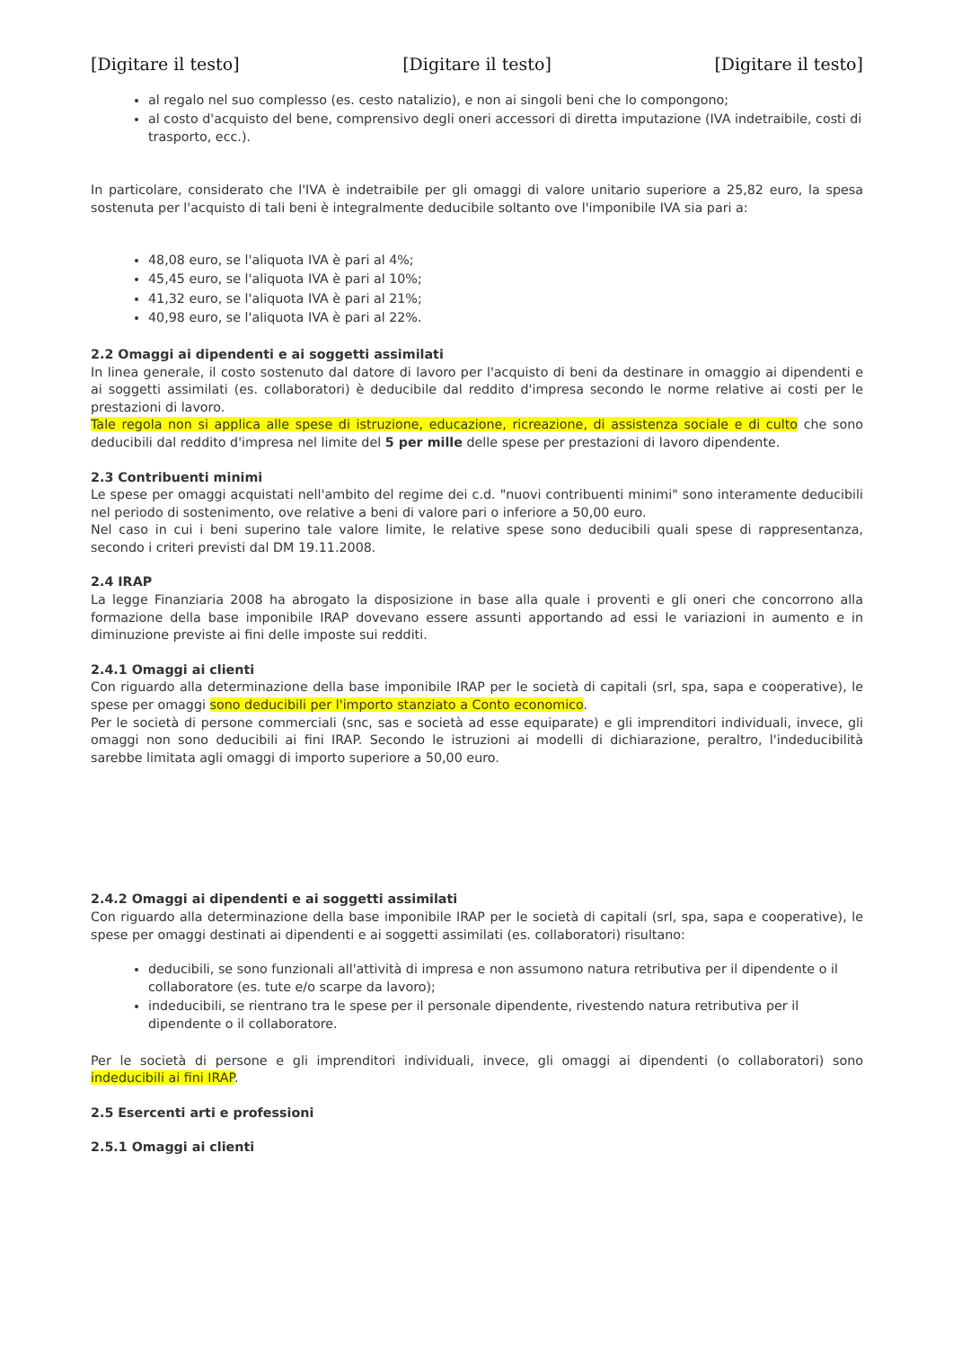[Digitare il testo] [Digitare il testo] [Digitare il testo]
al regalo nel suo complesso (es. cesto natalizio), e non ai singoli beni che lo compongono;
al costo d'acquisto del bene, comprensivo degli oneri accessori di diretta imputazione (IVA indetraibile, costi di trasporto, ecc.).
In particolare, considerato che l'IVA è indetraibile per gli omaggi di valore unitario superiore a 25,82 euro, la spesa sostenuta per l'acquisto di tali beni è integralmente deducibile soltanto ove l'imponibile IVA sia pari a:
48,08 euro, se l'aliquota IVA è pari al 4%;
45,45 euro, se l'aliquota IVA è pari al 10%;
41,32 euro, se l'aliquota IVA è pari al 21%;
40,98 euro, se l'aliquota IVA è pari al 22%.
2.2 Omaggi ai dipendenti e ai soggetti assimilati
In linea generale, il costo sostenuto dal datore di lavoro per l'acquisto di beni da destinare in omaggio ai dipendenti e ai soggetti assimilati (es. collaboratori) è deducibile dal reddito d'impresa secondo le norme relative ai costi per le prestazioni di lavoro.
Tale regola non si applica alle spese di istruzione, educazione, ricreazione, di assistenza sociale e di culto che sono deducibili dal reddito d'impresa nel limite del 5 per mille delle spese per prestazioni di lavoro dipendente.
2.3 Contribuenti minimi
Le spese per omaggi acquistati nell'ambito del regime dei c.d. "nuovi contribuenti minimi" sono interamente deducibili nel periodo di sostenimento, ove relative a beni di valore pari o inferiore a 50,00 euro.
Nel caso in cui i beni superino tale valore limite, le relative spese sono deducibili quali spese di rappresentanza, secondo i criteri previsti dal DM 19.11.2008.
2.4 IRAP
La legge Finanziaria 2008 ha abrogato la disposizione in base alla quale i proventi e gli oneri che concorrono alla formazione della base imponibile IRAP dovevano essere assunti apportando ad essi le variazioni in aumento e in diminuzione previste ai fini delle imposte sui redditi.
2.4.1 Omaggi ai clienti
Con riguardo alla determinazione della base imponibile IRAP per le società di capitali (srl, spa, sapa e cooperative), le spese per omaggi sono deducibili per l'importo stanziato a Conto economico.
Per le società di persone commerciali (snc, sas e società ad esse equiparate) e gli imprenditori individuali, invece, gli omaggi non sono deducibili ai fini IRAP. Secondo le istruzioni ai modelli di dichiarazione, peraltro, l'indeducibilità sarebbe limitata agli omaggi di importo superiore a 50,00 euro.
2.4.2 Omaggi ai dipendenti e ai soggetti assimilati
Con riguardo alla determinazione della base imponibile IRAP per le società di capitali (srl, spa, sapa e cooperative), le spese per omaggi destinati ai dipendenti e ai soggetti assimilati (es. collaboratori) risultano:
deducibili, se sono funzionali all'attività di impresa e non assumono natura retributiva per il dipendente o il collaboratore (es. tute e/o scarpe da lavoro);
indeducibili, se rientrano tra le spese per il personale dipendente, rivestendo natura retributiva per il dipendente o il collaboratore.
Per le società di persone e gli imprenditori individuali, invece, gli omaggi ai dipendenti (o collaboratori) sono indeducibili ai fini IRAP.
2.5 Esercenti arti e professioni
2.5.1 Omaggi ai clienti